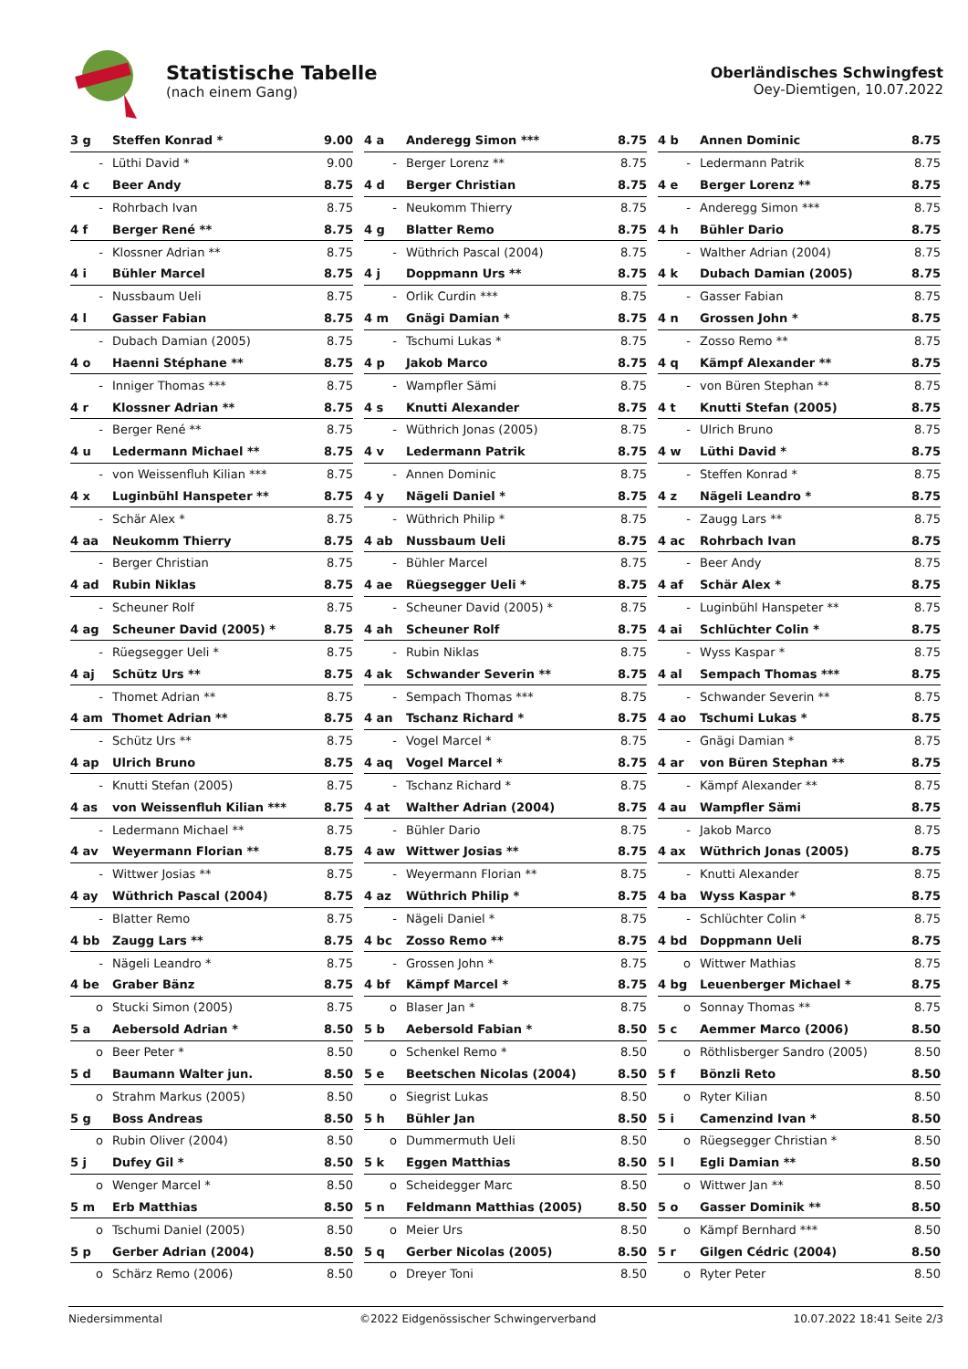Statistische Tabelle
(nach einem Gang)
Oberländisches Schwingfest
Oey-Diemtigen, 10.07.2022
| 3 g | Steffen Konrad * | 9.00 |
| - | Lüthi David * | 9.00 |
| 4 a | Anderegg Simon *** | 8.75 |
| - | Berger Lorenz ** | 8.75 |
| 4 b | Annen Dominic | 8.75 |
| - | Ledermann Patrik | 8.75 |
| 4 c | Beer Andy | 8.75 |
| - | Rohrbach Ivan | 8.75 |
| 4 d | Berger Christian | 8.75 |
| - | Neukomm Thierry | 8.75 |
| 4 e | Berger Lorenz ** | 8.75 |
| - | Anderegg Simon *** | 8.75 |
| 4 f | Berger René ** | 8.75 |
| - | Klossner Adrian ** | 8.75 |
| 4 g | Blatter Remo | 8.75 |
| - | Wüthrich Pascal (2004) | 8.75 |
| 4 h | Bühler Dario | 8.75 |
| - | Walther Adrian (2004) | 8.75 |
| 4 i | Bühler Marcel | 8.75 |
| - | Nussbaum Ueli | 8.75 |
| 4 j | Doppmann Urs ** | 8.75 |
| - | Orlik Curdin *** | 8.75 |
| 4 k | Dubach Damian (2005) | 8.75 |
| - | Gasser Fabian | 8.75 |
| 4 l | Gasser Fabian | 8.75 |
| - | Dubach Damian (2005) | 8.75 |
| 4 m | Gnägi Damian * | 8.75 |
| - | Tschumi Lukas * | 8.75 |
| 4 n | Grossen John * | 8.75 |
| - | Zosso Remo ** | 8.75 |
| 4 o | Haenni Stéphane ** | 8.75 |
| - | Inniger Thomas *** | 8.75 |
| 4 p | Jakob Marco | 8.75 |
| - | Wampfler Sämi | 8.75 |
| 4 q | Kämpf Alexander ** | 8.75 |
| - | von Büren Stephan ** | 8.75 |
| 4 r | Klossner Adrian ** | 8.75 |
| - | Berger René ** | 8.75 |
| 4 s | Knutti Alexander | 8.75 |
| - | Wüthrich Jonas (2005) | 8.75 |
| 4 t | Knutti Stefan (2005) | 8.75 |
| - | Ulrich Bruno | 8.75 |
| 4 u | Ledermann Michael ** | 8.75 |
| - | von Weissenfluh Kilian *** | 8.75 |
| 4 v | Ledermann Patrik | 8.75 |
| - | Annen Dominic | 8.75 |
| 4 w | Lüthi David * | 8.75 |
| - | Steffen Konrad * | 8.75 |
| 4 x | Luginbühl Hanspeter ** | 8.75 |
| - | Schär Alex * | 8.75 |
| 4 y | Nägeli Daniel * | 8.75 |
| - | Wüthrich Philip * | 8.75 |
| 4 z | Nägeli Leandro * | 8.75 |
| - | Zaugg Lars ** | 8.75 |
| 4 aa | Neukomm Thierry | 8.75 |
| - | Berger Christian | 8.75 |
| 4 ab | Nussbaum Ueli | 8.75 |
| - | Bühler Marcel | 8.75 |
| 4 ac | Rohrbach Ivan | 8.75 |
| - | Beer Andy | 8.75 |
| 4 ad | Rubin Niklas | 8.75 |
| - | Scheuner Rolf | 8.75 |
| 4 ae | Rüegsegger Ueli * | 8.75 |
| - | Scheuner David (2005) * | 8.75 |
| 4 af | Schär Alex * | 8.75 |
| - | Luginbühl Hanspeter ** | 8.75 |
| 4 ag | Scheuner David (2005) * | 8.75 |
| - | Rüegsegger Ueli * | 8.75 |
| 4 ah | Scheuner Rolf | 8.75 |
| - | Rubin Niklas | 8.75 |
| 4 ai | Schlüchter Colin * | 8.75 |
| - | Wyss Kaspar * | 8.75 |
| 4 aj | Schütz Urs ** | 8.75 |
| - | Thomet Adrian ** | 8.75 |
| 4 ak | Schwander Severin ** | 8.75 |
| - | Sempach Thomas *** | 8.75 |
| 4 al | Sempach Thomas *** | 8.75 |
| - | Schwander Severin ** | 8.75 |
| 4 am | Thomet Adrian ** | 8.75 |
| - | Schütz Urs ** | 8.75 |
| 4 an | Tschanz Richard * | 8.75 |
| - | Vogel Marcel * | 8.75 |
| 4 ao | Tschumi Lukas * | 8.75 |
| - | Gnägi Damian * | 8.75 |
| 4 ap | Ulrich Bruno | 8.75 |
| - | Knutti Stefan (2005) | 8.75 |
| 4 aq | Vogel Marcel * | 8.75 |
| - | Tschanz Richard * | 8.75 |
| 4 ar | von Büren Stephan ** | 8.75 |
| - | Kämpf Alexander ** | 8.75 |
| 4 as | von Weissenfluh Kilian *** | 8.75 |
| - | Ledermann Michael ** | 8.75 |
| 4 at | Walther Adrian (2004) | 8.75 |
| - | Bühler Dario | 8.75 |
| 4 au | Wampfler Sämi | 8.75 |
| - | Jakob Marco | 8.75 |
| 4 av | Weyermann Florian ** | 8.75 |
| - | Wittwer Josias ** | 8.75 |
| 4 aw | Wittwer Josias ** | 8.75 |
| - | Weyermann Florian ** | 8.75 |
| 4 ax | Wüthrich Jonas (2005) | 8.75 |
| - | Knutti Alexander | 8.75 |
| 4 ay | Wüthrich Pascal (2004) | 8.75 |
| - | Blatter Remo | 8.75 |
| 4 az | Wüthrich Philip * | 8.75 |
| - | Nägeli Daniel * | 8.75 |
| 4 ba | Wyss Kaspar * | 8.75 |
| - | Schlüchter Colin * | 8.75 |
| 4 bb | Zaugg Lars ** | 8.75 |
| - | Nägeli Leandro * | 8.75 |
| 4 bc | Zosso Remo ** | 8.75 |
| - | Grossen John * | 8.75 |
| 4 bd | Doppmann Ueli | 8.75 |
| o | Wittwer Mathias | 8.75 |
| 4 be | Graber Bänz | 8.75 |
| o | Stucki Simon (2005) | 8.75 |
| 4 bf | Kämpf Marcel * | 8.75 |
| o | Blaser Jan * | 8.75 |
| 4 bg | Leuenberger Michael * | 8.75 |
| o | Sonnay Thomas ** | 8.75 |
| 5 a | Aebersold Adrian * | 8.50 |
| o | Beer Peter * | 8.50 |
| 5 b | Aebersold Fabian * | 8.50 |
| o | Schenkel Remo * | 8.50 |
| 5 c | Aemmer Marco (2006) | 8.50 |
| o | Röthlisberger Sandro (2005) | 8.50 |
| 5 d | Baumann Walter jun. | 8.50 |
| o | Strahm Markus (2005) | 8.50 |
| 5 e | Beetschen Nicolas (2004) | 8.50 |
| o | Siegrist Lukas | 8.50 |
| 5 f | Bönzli Reto | 8.50 |
| o | Ryter Kilian | 8.50 |
| 5 g | Boss Andreas | 8.50 |
| o | Rubin Oliver (2004) | 8.50 |
| 5 h | Bühler Jan | 8.50 |
| o | Dummermuth Ueli | 8.50 |
| 5 i | Camenzind Ivan * | 8.50 |
| o | Rüegsegger Christian * | 8.50 |
| 5 j | Dufey Gil * | 8.50 |
| o | Wenger Marcel * | 8.50 |
| 5 k | Eggen Matthias | 8.50 |
| o | Scheidegger Marc | 8.50 |
| 5 l | Egli Damian ** | 8.50 |
| o | Wittwer Jan ** | 8.50 |
| 5 m | Erb Matthias | 8.50 |
| o | Tschumi Daniel (2005) | 8.50 |
| 5 n | Feldmann Matthias (2005) | 8.50 |
| o | Meier Urs | 8.50 |
| 5 o | Gasser Dominik ** | 8.50 |
| o | Kämpf Bernhard *** | 8.50 |
| 5 p | Gerber Adrian (2004) | 8.50 |
| o | Schärz Remo (2006) | 8.50 |
| 5 q | Gerber Nicolas (2005) | 8.50 |
| o | Dreyer Toni | 8.50 |
| 5 r | Gilgen Cédric (2004) | 8.50 |
| o | Ryter Peter | 8.50 |
Niedersimmental ©2022 Eidgenössischer Schwingerverband 10.07.2022 18:41 Seite 2/3